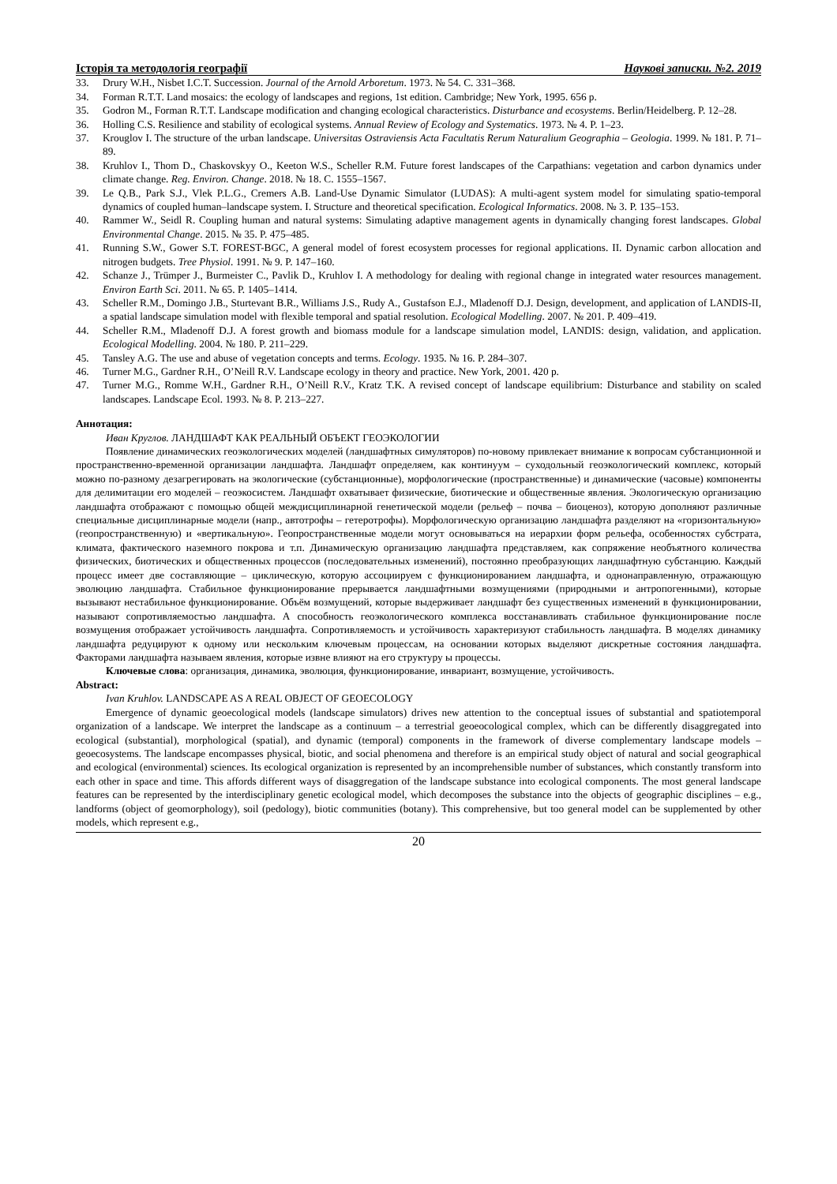Історія та методологія географії Наукові записки. №2. 2019
33. Drury W.H., Nisbet I.C.T. Succession. Journal of the Arnold Arboretum. 1973. № 54. С. 331–368.
34. Forman R.T.T. Land mosaics: the ecology of landscapes and regions, 1st edition. Cambridge; New York, 1995. 656 p.
35. Godron M., Forman R.T.T. Landscape modification and changing ecological characteristics. Disturbance and ecosystems. Berlin/Heidelberg. P. 12–28.
36. Holling C.S. Resilience and stability of ecological systems. Annual Review of Ecology and Systematics. 1973. № 4. P. 1–23.
37. Krouglov I. The structure of the urban landscape. Universitas Ostraviensis Acta Facultatis Rerum Naturalium Geographia – Geologia. 1999. № 181. P. 71–89.
38. Kruhlov I., Thom D., Chaskovskyy O., Keeton W.S., Scheller R.M. Future forest landscapes of the Carpathians: vegetation and carbon dynamics under climate change. Reg. Environ. Change. 2018. № 18. С. 1555–1567.
39. Le Q.B., Park S.J., Vlek P.L.G., Cremers A.B. Land-Use Dynamic Simulator (LUDAS): A multi-agent system model for simulating spatio-temporal dynamics of coupled human–landscape system. I. Structure and theoretical specification. Ecological Informatics. 2008. № 3. P. 135–153.
40. Rammer W., Seidl R. Coupling human and natural systems: Simulating adaptive management agents in dynamically changing forest landscapes. Global Environmental Change. 2015. № 35. P. 475–485.
41. Running S.W., Gower S.T. FOREST-BGC, A general model of forest ecosystem processes for regional applications. II. Dynamic carbon allocation and nitrogen budgets. Tree Physiol. 1991. № 9. P. 147–160.
42. Schanze J., Trümper J., Burmeister C., Pavlik D., Kruhlov I. A methodology for dealing with regional change in integrated water resources management. Environ Earth Sci. 2011. № 65. P. 1405–1414.
43. Scheller R.M., Domingo J.B., Sturtevant B.R., Williams J.S., Rudy A., Gustafson E.J., Mladenoff D.J. Design, development, and application of LANDIS-II, a spatial landscape simulation model with flexible temporal and spatial resolution. Ecological Modelling. 2007. № 201. P. 409–419.
44. Scheller R.M., Mladenoff D.J. A forest growth and biomass module for a landscape simulation model, LANDIS: design, validation, and application. Ecological Modelling. 2004. № 180. P. 211–229.
45. Tansley A.G. The use and abuse of vegetation concepts and terms. Ecology. 1935. № 16. P. 284–307.
46. Turner M.G., Gardner R.H., O’Neill R.V. Landscape ecology in theory and practice. New York, 2001. 420 p.
47. Turner M.G., Romme W.H., Gardner R.H., O’Neill R.V., Kratz T.K. A revised concept of landscape equilibrium: Disturbance and stability on scaled landscapes. Landscape Ecol. 1993. № 8. P. 213–227.
Аннотация:
Иван Круглов. ЛАНДШАФТ КАК РЕАЛЬНЫЙ ОБЪЕКТ ГЕОЭКОЛОГИИ
Появление динамических геоэкологических моделей (ландшафтных симуляторов) по-новому привлекает внимание к вопросам субстанционной и пространственно-временной организации ландшафта. Ландшафт определяем, как континуум – суходольный геоэкологический комплекс, который можно по-разному дезагрегировать на экологические (субстанционные), морфологические (пространственные) и динамические (часовые) компоненты для делимитации его моделей – геоэкосистем. Ландшафт охватывает физические, биотические и общественные явления. Экологическую организацию ландшафта отображают с помощью общей междисциплинарной генетической модели (рельеф – почва – биоценоз), которую дополняют различные специальные дисциплинарные модели (напр., автотрофы – гетеротрофы). Морфологическую организацию ландшафта разделяют на «горизонтальную» (геопространственную) и «вертикальную». Геопространственные модели могут основываться на иерархии форм рельефа, особенностях субстрата, климата, фактического наземного покрова и т.п. Динамическую организацию ландшафта представляем, как сопряжение необъятного количества физических, биотических и общественных процессов (последовательных изменений), постоянно преобразующих ландшафтную субстанцию. Каждый процесс имеет две составляющие – циклическую, которую ассоциируем с функционированием ландшафта, и однонаправленную, отражающую эволюцию ландшафта. Стабильное функционирование прерывается ландшафтными возмущениями (природными и антропогенными), которые вызывают нестабильное функционирование. Объём возмущений, которые выдерживает ландшафт без существенных изменений в функционировании, называют сопротивляемостью ландшафта. А способность геоэкологического комплекса восстанавливать стабильное функционирование после возмущения отображает устойчивость ландшафта. Сопротивляемость и устойчивость характеризуют стабильность ландшафта. В моделях динамику ландшафта редуцируют к одному или нескольким ключевым процессам, на основании которых выделяют дискретные состояния ландшафта. Факторами ландшафта называем явления, которые извне влияют на его структуру ы процессы.
Ключевые слова: организация, динамика, эволюция, функционирование, инвариант, возмущение, устойчивость.
Abstract:
Ivan Kruhlov. LANDSCAPE AS A REAL OBJECT OF GEOECOLOGY
Emergence of dynamic geoecological models (landscape simulators) drives new attention to the conceptual issues of substantial and spatiotemporal organization of a landscape. We interpret the landscape as a continuum – a terrestrial geoeocological complex, which can be differently disaggregated into ecological (substantial), morphological (spatial), and dynamic (temporal) components in the framework of diverse complementary landscape models – geoecosystems. The landscape encompasses physical, biotic, and social phenomena and therefore is an empirical study object of natural and social geographical and ecological (environmental) sciences. Its ecological organization is represented by an incomprehensible number of substances, which constantly transform into each other in space and time. This affords different ways of disaggregation of the landscape substance into ecological components. The most general landscape features can be represented by the interdisciplinary genetic ecological model, which decomposes the substance into the objects of geographic disciplines – e.g., landforms (object of geomorphology), soil (pedology), biotic communities (botany). This comprehensive, but too general model can be supplemented by other models, which represent e.g.,
20